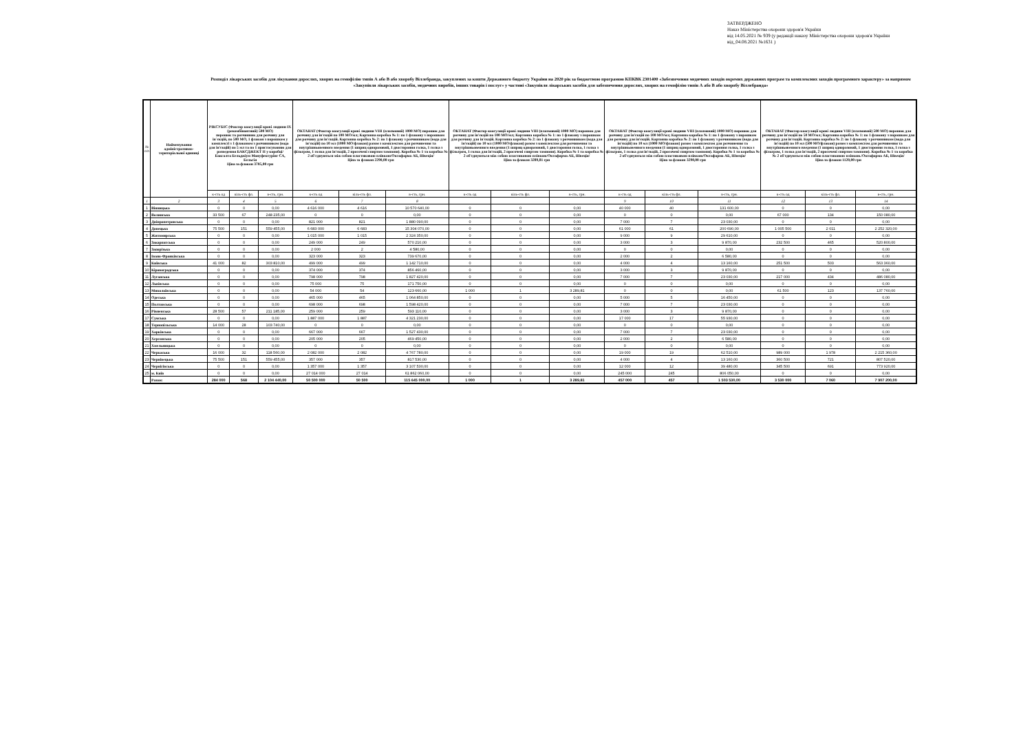ЗАТВЕРДЖЕНО
Наказ Міністерства охорони здоров'я України
від 14.05.2021 № 939 (у редакції наказу Міністерства охорони здоров'я України
від_04.08.2021 №1631 )
Розподіл лікарських засобів для лікування дорослих, хворих на гемофілію типів А або В або хворобу Віллебранда, закуплених за кошти Державного бюджету України на 2020 рік за бюджетною програмою КПКВК 2301400 «Забезпечення медичних заходів окремих державних програм та комплексних заходів програмного характеру» за напрямом «Закупівля лікарських засобів, медичних виробів, інших товарів і послуг» у частині «Закупівля лікарських засобів для забезпечення дорослих, хворих на гемофілію типів А або В або хворобу Віллебранда»
| № п/п | Найменування адміністративно-територіальної одиниці | РІКСУБІС (Фактор коагуляції крові людини IX (рекомбінантний) 500 МО) порошок та розчинник для розчину для ін`єкцій, по 500 МО, 1 флакон з порошком у комплекті з 1 флаконом з розчинником (вода для ін'єкцій) по 5 мл та по 1 пристосуванню для розведення БАКСДЖЕКТ II у коробці/ Баксалта Бельджіум Мануфектурінг СА, Бельгія Ціна за флакон 3705,00 грн | | | ОКТАНАТ (Фактор коагуляції крові людини VIII (плазмовий) 1000 МО) порошок для розчину для ін'єкцій по 100 МО/мл; Картонна коробка № 1: по 1 флакону з порошком для розчину для ін'єкцій. Картонна коробка № 2: по 1 флакону з розчинником (вода для ін'єкцій) по 10 мл (1000 МО/флакон) разом з комплектом для розчинення та внутрішньовенного введення (1 шприц одноразовий, 1 двостороння голка, 1 голка з фільтром, 1 голка для ін'єкцій, 2 просочені спиртом тампони). Коробка № 1 та коробка № 2 об'єднуються між собою пластиковою плівкою/Октафарма АБ, Швеція/ Ціна за флакон 2290,00 грн | | | ОКТАНАТ (Фактор коагуляції крові людини VIII (плазмовий) 1000 МО) порошок для розчину для ін'єкцій по 100 МО/мл; Картонна коробка № 1: по 1 флакону з порошком для розчину для ін'єкцій. Картонна коробка № 2: по 1 флакону з розчинником (вода для ін'єкцій) по 10 мл (1000 МО/флакон) разом з комплектом для розчинення та внутрішньовенного введення (1 шприц одноразовий, 1 двостороння голка, 1 голка з фільтром, 1 голка для ін'єкцій, 2 просочені спиртом тампони). Коробка № 1 та коробка № 2 об'єднуються між собою пластиковою плівкою/Октафарма АБ, Швеція/ Ціна за флакон 3289,81 грн | | | ОКТАНАТ (Фактор коагуляції крові людини VIII (плазмовий) 1000 МО) порошок для розчину для ін'єкцій по 100 МО/мл; Картонна коробка № 1: по 1 флакону з порошком для розчину для ін'єкцій. Картонна коробка № 2: по 1 флакону з розчинником (вода для ін'єкцій) по 10 мл (1000 МО/флакон) разом з комплектом для розчинення та внутрішньовенного введення (1 шприц одноразовий, 1 двостороння голка, 1 голка з фільтром, 1 голка для ін'єкцій, 2 просочені спиртом тампони). Коробка № 1 та коробка № 2 об'єднуються між собою пластиковою плівкою/Октафарма АБ, Швеція/ Ціна за флакон 3290,00 грн | | | ОКТАНАТ (Фактор коагуляції крові людини VIII (плазмовий) 500 МО) порошок для розчину для ін'єкцій по 50 МО/мл; Картонна коробка № 1: по 1 флакону з порошком для розчину для ін'єкцій. Картонна коробка № 2: по 1 флакону з розчинником (вода для ін'єкцій) по 10 мл (500 МО/флакон) разом з комплектом для розчинення та внутрішньовенного введення (1 шприц одноразовий, 1 двостороння голка, 1 голка з фільтром, 1 голка для ін'єкцій, 2 просочені спиртом тампони). Коробка № 1 та коробка № 2 об'єднуються між собою пластиковою плівкою./Октафарма АБ, Швеція/ Ціна за флакон 1120,00 грн | | |
| --- | --- | --- | --- | --- | --- | --- | --- | --- | --- | --- | --- | --- | --- | --- | --- | --- |
| | | к-сть од | кіль-сть фл. | в-сть, грн. | к-сть од | кіль-сть фл. | в-сть, грн. | к-сть од | кіль-сть фл. | в-сть, грн. | к-сть од | кіль-сть фл. | в-сть, грн. | к-сть од | кіль-сть фл. | в-сть, грн. |
| 1 | 2 | 3 | 4 | 5 | 6 | 7 | 8 | | | | 9 | 10 | 11 | 12 | 13 | 14 |
| 1 | Вінницька | 0 | 0 | 0,00 | 4 616 000 | 4 616 | 10 570 640,00 | 0 | 0 | 0,00 | 40 000 | 40 | 131 600,00 | 0 | 0 | 0,00 |
| 2 | Волинська | 33 500 | 67 | 248 235,00 | 0 | 0 | 0,00 | 0 | 0 | 0,00 | 0 | 0 | 0,00 | 67 000 | 134 | 150 080,00 |
| 3 | Дніпропетровська | 0 | 0 | 0,00 | 821 000 | 821 | 1 880 090,00 | 0 | 0 | 0,00 | 7 000 | 7 | 23 030,00 | 0 | 0 | 0,00 |
| 4 | Донецька | 75 500 | 151 | 559 455,00 | 6 683 000 | 6 683 | 15 304 070,00 | 0 | 0 | 0,00 | 61 000 | 61 | 200 690,00 | 1 005 500 | 2 011 | 2 252 320,00 |
| 5 | Житомирська | 0 | 0 | 0,00 | 1 015 000 | 1 015 | 2 324 350,00 | 0 | 0 | 0,00 | 9 000 | 9 | 29 610,00 | 0 | 0 | 0,00 |
| 6 | Закарпатська | 0 | 0 | 0,00 | 249 000 | 249 | 570 210,00 | 0 | 0 | 0,00 | 3 000 | 3 | 9 870,00 | 232 500 | 465 | 520 800,00 |
| 7 | Запорізька | 0 | 0 | 0,00 | 2 000 | 2 | 4 580,00 | 0 | 0 | 0,00 | 0 | 0 | 0,00 | 0 | 0 | 0,00 |
| 8 | Івано-Франківська | 0 | 0 | 0,00 | 323 000 | 323 | 739 670,00 | 0 | 0 | 0,00 | 2 000 | 2 | 6 580,00 | 0 | 0 | 0,00 |
| 9 | Київська | 41 000 | 82 | 303 810,00 | 499 000 | 499 | 1 142 710,00 | 0 | 0 | 0,00 | 4 000 | 4 | 13 160,00 | 251 500 | 503 | 563 360,00 |
| 10 | Кіровоградська | 0 | 0 | 0,00 | 374 000 | 374 | 856 460,00 | 0 | 0 | 0,00 | 3 000 | 3 | 9 870,00 | 0 | 0 | 0,00 |
| 11 | Луганська | 0 | 0 | 0,00 | 798 000 | 798 | 1 827 420,00 | 0 | 0 | 0,00 | 7 000 | 7 | 23 030,00 | 217 000 | 434 | 486 080,00 |
| 12 | Львівська | 0 | 0 | 0,00 | 75 000 | 75 | 171 750,00 | 0 | 0 | 0,00 | 0 | 0 | 0,00 | 0 | 0 | 0,00 |
| 13 | Миколаївська | 0 | 0 | 0,00 | 54 000 | 54 | 123 660,00 | 1 000 | 1 | 3 289,81 | 0 | 0 | 0,00 | 61 500 | 123 | 137 760,00 |
| 14 | Одеська | 0 | 0 | 0,00 | 465 000 | 465 | 1 064 850,00 | 0 | 0 | 0,00 | 5 000 | 5 | 16 450,00 | 0 | 0 | 0,00 |
| 15 | Полтавська | 0 | 0 | 0,00 | 698 000 | 698 | 1 598 420,00 | 0 | 0 | 0,00 | 7 000 | 7 | 23 030,00 | 0 | 0 | 0,00 |
| 16 | Рівненська | 28 500 | 57 | 211 185,00 | 259 000 | 259 | 593 110,00 | 0 | 0 | 0,00 | 3 000 | 3 | 9 870,00 | 0 | 0 | 0,00 |
| 17 | Сумська | 0 | 0 | 0,00 | 1 887 000 | 1 887 | 4 321 230,00 | 0 | 0 | 0,00 | 17 000 | 17 | 55 930,00 | 0 | 0 | 0,00 |
| 18 | Тернопільська | 14 000 | 28 | 103 740,00 | 0 | 0 | 0,00 | 0 | 0 | 0,00 | 0 | 0 | 0,00 | 0 | 0 | 0,00 |
| 19 | Харківська | 0 | 0 | 0,00 | 667 000 | 667 | 1 527 430,00 | 0 | 0 | 0,00 | 7 000 | 7 | 23 030,00 | 0 | 0 | 0,00 |
| 20 | Херсонська | 0 | 0 | 0,00 | 205 000 | 205 | 469 450,00 | 0 | 0 | 0,00 | 2 000 | 2 | 6 580,00 | 0 | 0 | 0,00 |
| 21 | Хмельницька | 0 | 0 | 0,00 | 0 | 0 | 0,00 | 0 | 0 | 0,00 | 0 | 0 | 0,00 | 0 | 0 | 0,00 |
| 22 | Черкаська | 16 000 | 32 | 118 560,00 | 2 082 000 | 2 082 | 4 767 780,00 | 0 | 0 | 0,00 | 19 000 | 19 | 62 510,00 | 989 000 | 1 978 | 2 215 360,00 |
| 23 | Чернівецька | 75 500 | 151 | 559 455,00 | 357 000 | 357 | 817 530,00 | 0 | 0 | 0,00 | 4 000 | 4 | 13 160,00 | 360 500 | 721 | 807 520,00 |
| 24 | Чернігівська | 0 | 0 | 0,00 | 1 357 000 | 1 357 | 3 107 530,00 | 0 | 0 | 0,00 | 12 000 | 12 | 39 480,00 | 345 500 | 691 | 773 920,00 |
| 25 | м. Київ | 0 | 0 | 0,00 | 27 014 000 | 27 014 | 61 862 060,00 | 0 | 0 | 0,00 | 245 000 | 245 | 806 050,00 | 0 | 0 | 0,00 |
| | Разом: | 284 000 | 568 | 2 104 440,00 | 50 500 000 | 50 500 | 115 645 000,00 | 1 000 | 1 | 3 289,81 | 457 000 | 457 | 1 503 530,00 | 3 530 000 | 7 060 | 7 907 200,00 |